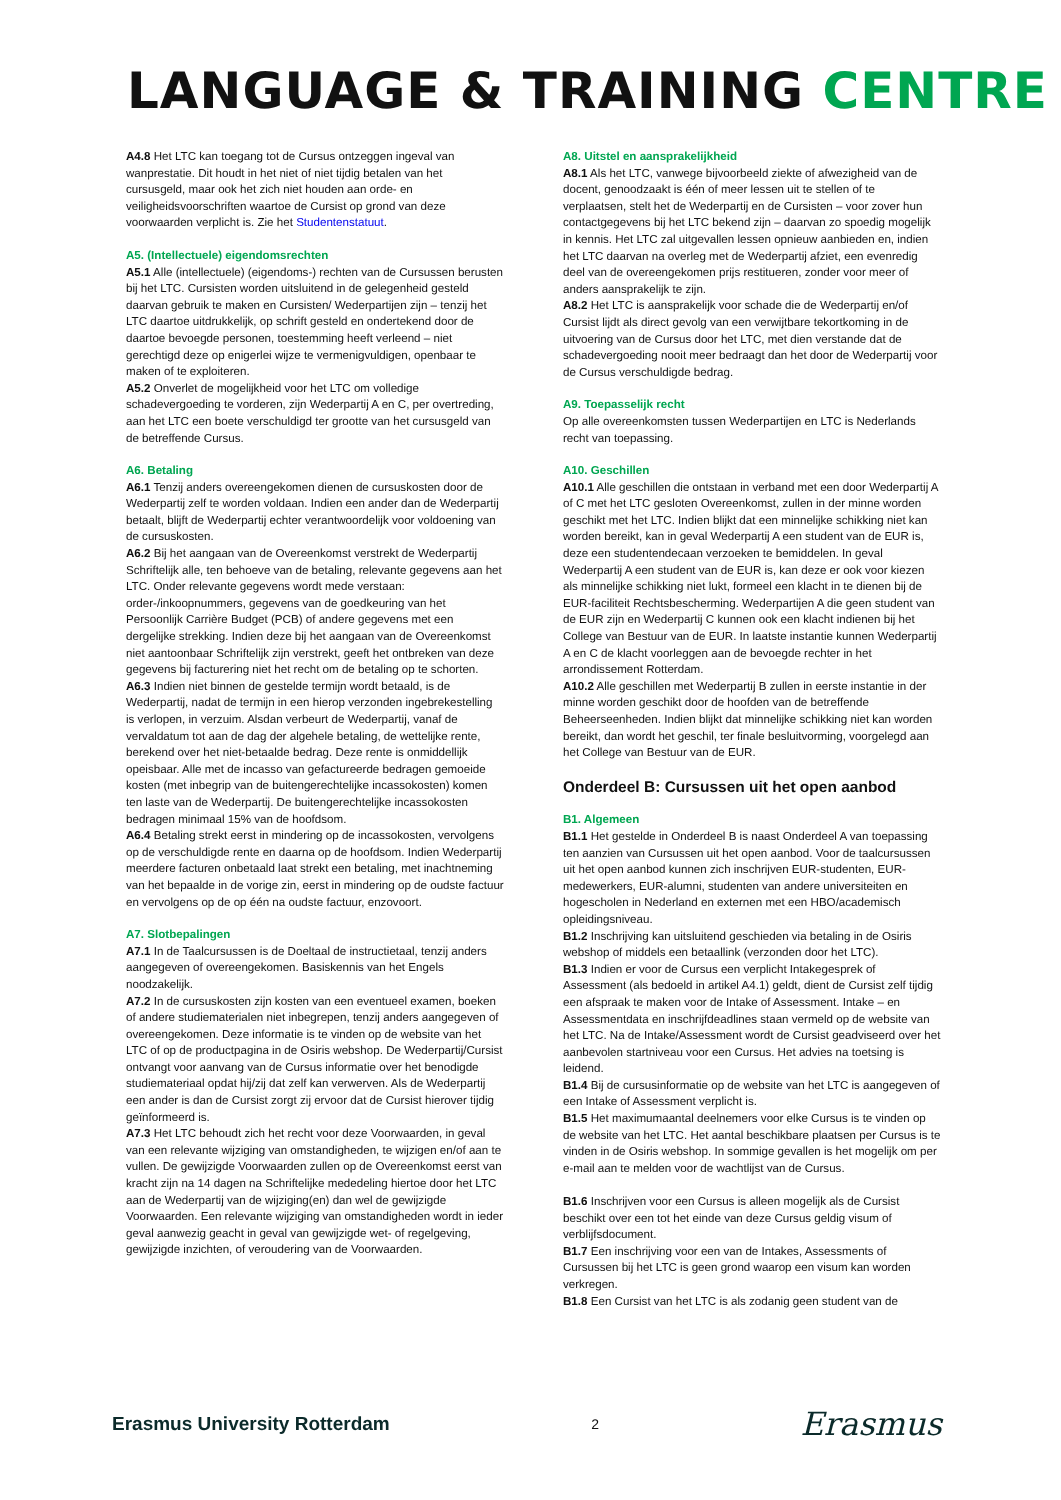LANGUAGE & TRAINING CENTRE
A4.8 Het LTC kan toegang tot de Cursus ontzeggen ingeval van wanprestatie. Dit houdt in het niet of niet tijdig betalen van het cursusgeld, maar ook het zich niet houden aan orde- en veiligheidsvoorschriften waartoe de Cursist op grond van deze voorwaarden verplicht is. Zie het Studentenstatuut.
A5. (Intellectuele) eigendomsrechten
A5.1 Alle (intellectuele) (eigendoms-) rechten van de Cursussen berusten bij het LTC. Cursisten worden uitsluitend in de gelegenheid gesteld daarvan gebruik te maken en Cursisten/ Wederpartijen zijn – tenzij het LTC daartoe uitdrukkelijk, op schrift gesteld en ondertekend door de daartoe bevoegde personen, toestemming heeft verleend – niet gerechtigd deze op enigerlei wijze te vermenigvuldigen, openbaar te maken of te exploiteren.
A5.2 Onverlet de mogelijkheid voor het LTC om volledige schadevergoeding te vorderen, zijn Wederpartij A en C, per overtreding, aan het LTC een boete verschuldigd ter grootte van het cursusgeld van de betreffende Cursus.
A6. Betaling
A6.1 Tenzij anders overeengekomen dienen de cursuskosten door de Wederpartij zelf te worden voldaan. Indien een ander dan de Wederpartij betaalt, blijft de Wederpartij echter verantwoordelijk voor voldoening van de cursuskosten.
A6.2 Bij het aangaan van de Overeenkomst verstrekt de Wederpartij Schriftelijk alle, ten behoeve van de betaling, relevante gegevens aan het LTC. Onder relevante gegevens wordt mede verstaan: order-/inkoopnummers, gegevens van de goedkeuring van het Persoonlijk Carrière Budget (PCB) of andere gegevens met een dergelijke strekking. Indien deze bij het aangaan van de Overeenkomst niet aantoonbaar Schriftelijk zijn verstrekt, geeft het ontbreken van deze gegevens bij facturering niet het recht om de betaling op te schorten.
A6.3 Indien niet binnen de gestelde termijn wordt betaald, is de Wederpartij, nadat de termijn in een hierop verzonden ingebrekestelling is verlopen, in verzuim. Alsdan verbeurt de Wederpartij, vanaf de vervaldatum tot aan de dag der algehele betaling, de wettelijke rente, berekend over het niet-betaalde bedrag. Deze rente is onmiddellijk opeisbaar. Alle met de incasso van gefactureerde bedragen gemoeide kosten (met inbegrip van de buitengerechtelijke incassokosten) komen ten laste van de Wederpartij. De buitengerechtelijke incassokosten bedragen minimaal 15% van de hoofdsom.
A6.4 Betaling strekt eerst in mindering op de incassokosten, vervolgens op de verschuldigde rente en daarna op de hoofdsom. Indien Wederpartij meerdere facturen onbetaald laat strekt een betaling, met inachtneming van het bepaalde in de vorige zin, eerst in mindering op de oudste factuur en vervolgens op de op één na oudste factuur, enzovoort.
A7. Slotbepalingen
A7.1 In de Taalcursussen is de Doeltaal de instructietaal, tenzij anders aangegeven of overeengekomen. Basiskennis van het Engels noodzakelijk.
A7.2 In de cursuskosten zijn kosten van een eventueel examen, boeken of andere studiematerialen niet inbegrepen, tenzij anders aangegeven of overeengekomen. Deze informatie is te vinden op de website van het LTC of op de productpagina in de Osiris webshop. De Wederpartij/Cursist ontvangt voor aanvang van de Cursus informatie over het benodigde studiemateriaal opdat hij/zij dat zelf kan verwerven. Als de Wederpartij een ander is dan de Cursist zorgt zij ervoor dat de Cursist hierover tijdig geïnformeerd is.
A7.3 Het LTC behoudt zich het recht voor deze Voorwaarden, in geval van een relevante wijziging van omstandigheden, te wijzigen en/of aan te vullen. De gewijzigde Voorwaarden zullen op de Overeenkomst eerst van kracht zijn na 14 dagen na Schriftelijke mededeling hiertoe door het LTC aan de Wederpartij van de wijziging(en) dan wel de gewijzigde Voorwaarden. Een relevante wijziging van omstandigheden wordt in ieder geval aanwezig geacht in geval van gewijzigde wet- of regelgeving, gewijzigde inzichten, of veroudering van de Voorwaarden.
A8. Uitstel en aansprakelijkheid
A8.1 Als het LTC, vanwege bijvoorbeeld ziekte of afwezigheid van de docent, genoodzaakt is één of meer lessen uit te stellen of te verplaatsen, stelt het de Wederpartij en de Cursisten – voor zover hun contactgegevens bij het LTC bekend zijn – daarvan zo spoedig mogelijk in kennis. Het LTC zal uitgevallen lessen opnieuw aanbieden en, indien het LTC daarvan na overleg met de Wederpartij afziet, een evenredig deel van de overeengekomen prijs restitueren, zonder voor meer of anders aansprakelijk te zijn.
A8.2 Het LTC is aansprakelijk voor schade die de Wederpartij en/of Cursist lijdt als direct gevolg van een verwijtbare tekortkoming in de uitvoering van de Cursus door het LTC, met dien verstande dat de schadevergoeding nooit meer bedraagt dan het door de Wederpartij voor de Cursus verschuldigde bedrag.
A9. Toepasselijk recht
Op alle overeenkomsten tussen Wederpartijen en LTC is Nederlands recht van toepassing.
A10. Geschillen
A10.1 Alle geschillen die ontstaan in verband met een door Wederpartij A of C met het LTC gesloten Overeenkomst, zullen in der minne worden geschikt met het LTC. Indien blijkt dat een minnelijke schikking niet kan worden bereikt, kan in geval Wederpartij A een student van de EUR is, deze een studentendecaan verzoeken te bemiddelen. In geval Wederpartij A een student van de EUR is, kan deze er ook voor kiezen als minnelijke schikking niet lukt, formeel een klacht in te dienen bij de EUR-faciliteit Rechtsbescherming. Wederpartijen A die geen student van de EUR zijn en Wederpartij C kunnen ook een klacht indienen bij het College van Bestuur van de EUR. In laatste instantie kunnen Wederpartij A en C de klacht voorleggen aan de bevoegde rechter in het arrondissement Rotterdam.
A10.2 Alle geschillen met Wederpartij B zullen in eerste instantie in der minne worden geschikt door de hoofden van de betreffende Beheerseenheden. Indien blijkt dat minnelijke schikking niet kan worden bereikt, dan wordt het geschil, ter finale besluitvorming, voorgelegd aan het College van Bestuur van de EUR.
Onderdeel B: Cursussen uit het open aanbod
B1. Algemeen
B1.1 Het gestelde in Onderdeel B is naast Onderdeel A van toepassing ten aanzien van Cursussen uit het open aanbod. Voor de taalcursussen uit het open aanbod kunnen zich inschrijven EUR-studenten, EUR-medewerkers, EUR-alumni, studenten van andere universiteiten en hogescholen in Nederland en externen met een HBO/academisch opleidingsniveau.
B1.2 Inschrijving kan uitsluitend geschieden via betaling in de Osiris webshop of middels een betaallink (verzonden door het LTC).
B1.3 Indien er voor de Cursus een verplicht Intakegesprek of Assessment (als bedoeld in artikel A4.1) geldt, dient de Cursist zelf tijdig een afspraak te maken voor de Intake of Assessment. Intake – en Assessmentdata en inschrijfdeadlines staan vermeld op de website van het LTC. Na de Intake/Assessment wordt de Cursist geadviseerd over het aanbevolen startniveau voor een Cursus. Het advies na toetsing is leidend.
B1.4 Bij de cursusinformatie op de website van het LTC is aangegeven of een Intake of Assessment verplicht is.
B1.5 Het maximumaantal deelnemers voor elke Cursus is te vinden op de website van het LTC. Het aantal beschikbare plaatsen per Cursus is te vinden in de Osiris webshop. In sommige gevallen is het mogelijk om per e-mail aan te melden voor de wachtlijst van de Cursus.
B1.6 Inschrijven voor een Cursus is alleen mogelijk als de Cursist beschikt over een tot het einde van deze Cursus geldig visum of verblijfsdocument.
B1.7 Een inschrijving voor een van de Intakes, Assessments of Cursussen bij het LTC is geen grond waarop een visum kan worden verkregen.
B1.8 Een Cursist van het LTC is als zodanig geen student van de
Erasmus University Rotterdam 2 Erasmus